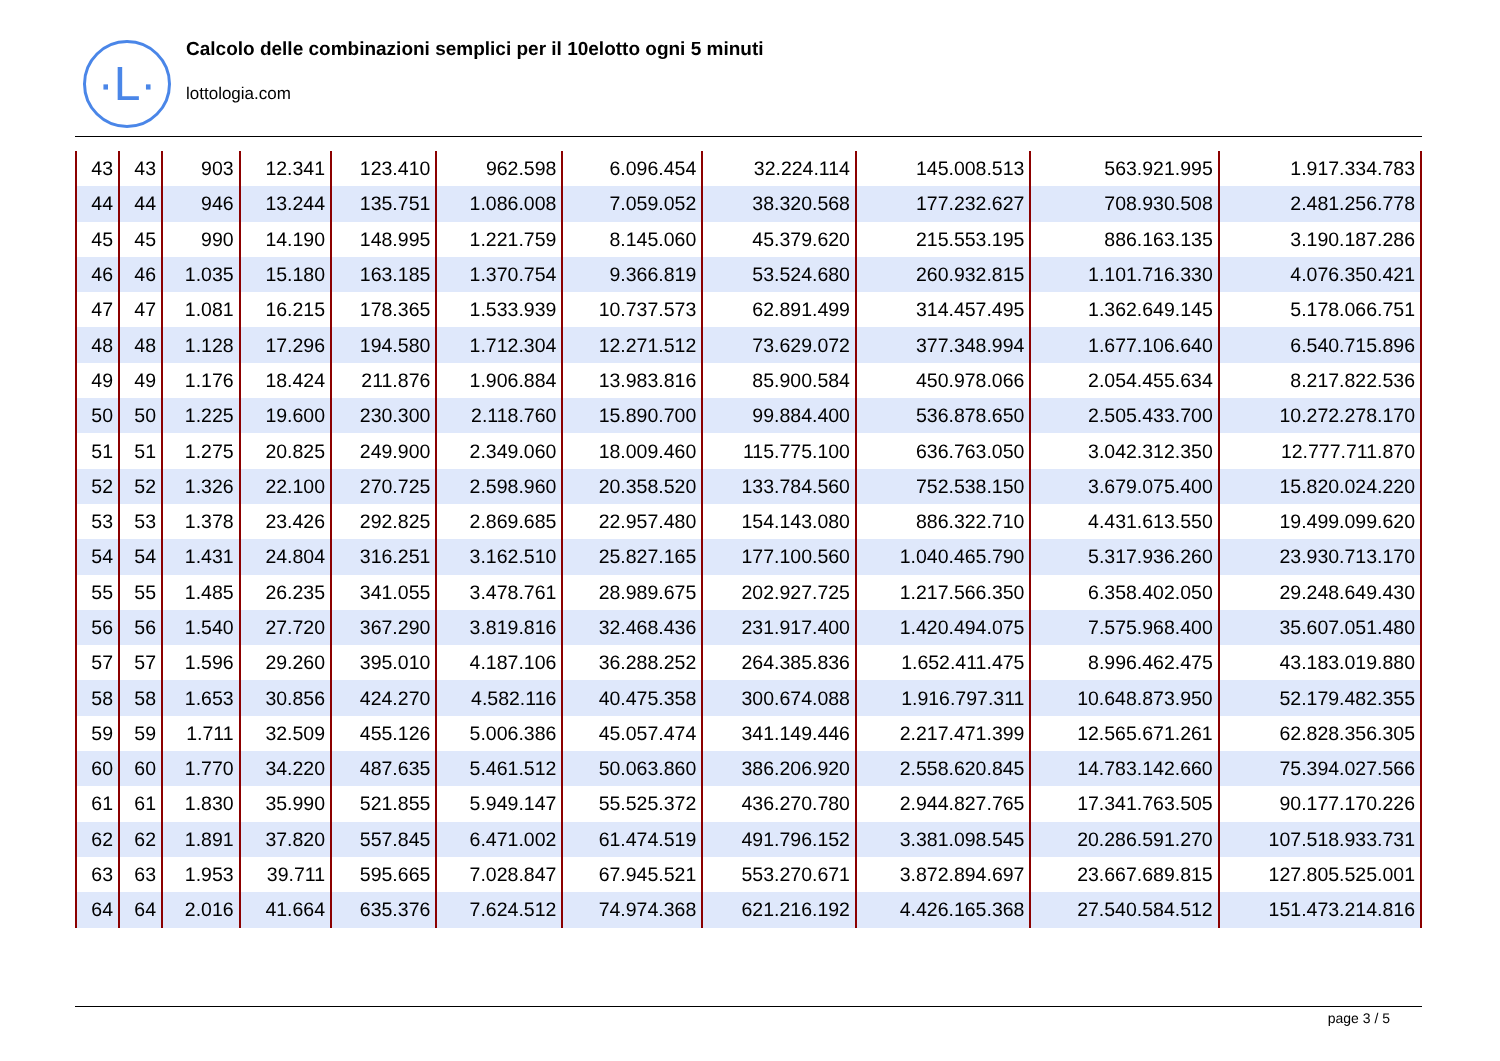·L·
Calcolo delle combinazioni semplici per il 10elotto ogni 5 minuti
lottologia.com
| 43 | 43 | 903 | 12.341 | 123.410 | 962.598 | 6.096.454 | 32.224.114 | 145.008.513 | 563.921.995 | 1.917.334.783 |
| 44 | 44 | 946 | 13.244 | 135.751 | 1.086.008 | 7.059.052 | 38.320.568 | 177.232.627 | 708.930.508 | 2.481.256.778 |
| 45 | 45 | 990 | 14.190 | 148.995 | 1.221.759 | 8.145.060 | 45.379.620 | 215.553.195 | 886.163.135 | 3.190.187.286 |
| 46 | 46 | 1.035 | 15.180 | 163.185 | 1.370.754 | 9.366.819 | 53.524.680 | 260.932.815 | 1.101.716.330 | 4.076.350.421 |
| 47 | 47 | 1.081 | 16.215 | 178.365 | 1.533.939 | 10.737.573 | 62.891.499 | 314.457.495 | 1.362.649.145 | 5.178.066.751 |
| 48 | 48 | 1.128 | 17.296 | 194.580 | 1.712.304 | 12.271.512 | 73.629.072 | 377.348.994 | 1.677.106.640 | 6.540.715.896 |
| 49 | 49 | 1.176 | 18.424 | 211.876 | 1.906.884 | 13.983.816 | 85.900.584 | 450.978.066 | 2.054.455.634 | 8.217.822.536 |
| 50 | 50 | 1.225 | 19.600 | 230.300 | 2.118.760 | 15.890.700 | 99.884.400 | 536.878.650 | 2.505.433.700 | 10.272.278.170 |
| 51 | 51 | 1.275 | 20.825 | 249.900 | 2.349.060 | 18.009.460 | 115.775.100 | 636.763.050 | 3.042.312.350 | 12.777.711.870 |
| 52 | 52 | 1.326 | 22.100 | 270.725 | 2.598.960 | 20.358.520 | 133.784.560 | 752.538.150 | 3.679.075.400 | 15.820.024.220 |
| 53 | 53 | 1.378 | 23.426 | 292.825 | 2.869.685 | 22.957.480 | 154.143.080 | 886.322.710 | 4.431.613.550 | 19.499.099.620 |
| 54 | 54 | 1.431 | 24.804 | 316.251 | 3.162.510 | 25.827.165 | 177.100.560 | 1.040.465.790 | 5.317.936.260 | 23.930.713.170 |
| 55 | 55 | 1.485 | 26.235 | 341.055 | 3.478.761 | 28.989.675 | 202.927.725 | 1.217.566.350 | 6.358.402.050 | 29.248.649.430 |
| 56 | 56 | 1.540 | 27.720 | 367.290 | 3.819.816 | 32.468.436 | 231.917.400 | 1.420.494.075 | 7.575.968.400 | 35.607.051.480 |
| 57 | 57 | 1.596 | 29.260 | 395.010 | 4.187.106 | 36.288.252 | 264.385.836 | 1.652.411.475 | 8.996.462.475 | 43.183.019.880 |
| 58 | 58 | 1.653 | 30.856 | 424.270 | 4.582.116 | 40.475.358 | 300.674.088 | 1.916.797.311 | 10.648.873.950 | 52.179.482.355 |
| 59 | 59 | 1.711 | 32.509 | 455.126 | 5.006.386 | 45.057.474 | 341.149.446 | 2.217.471.399 | 12.565.671.261 | 62.828.356.305 |
| 60 | 60 | 1.770 | 34.220 | 487.635 | 5.461.512 | 50.063.860 | 386.206.920 | 2.558.620.845 | 14.783.142.660 | 75.394.027.566 |
| 61 | 61 | 1.830 | 35.990 | 521.855 | 5.949.147 | 55.525.372 | 436.270.780 | 2.944.827.765 | 17.341.763.505 | 90.177.170.226 |
| 62 | 62 | 1.891 | 37.820 | 557.845 | 6.471.002 | 61.474.519 | 491.796.152 | 3.381.098.545 | 20.286.591.270 | 107.518.933.731 |
| 63 | 63 | 1.953 | 39.711 | 595.665 | 7.028.847 | 67.945.521 | 553.270.671 | 3.872.894.697 | 23.667.689.815 | 127.805.525.001 |
| 64 | 64 | 2.016 | 41.664 | 635.376 | 7.624.512 | 74.974.368 | 621.216.192 | 4.426.165.368 | 27.540.584.512 | 151.473.214.816 |
page 3 / 5